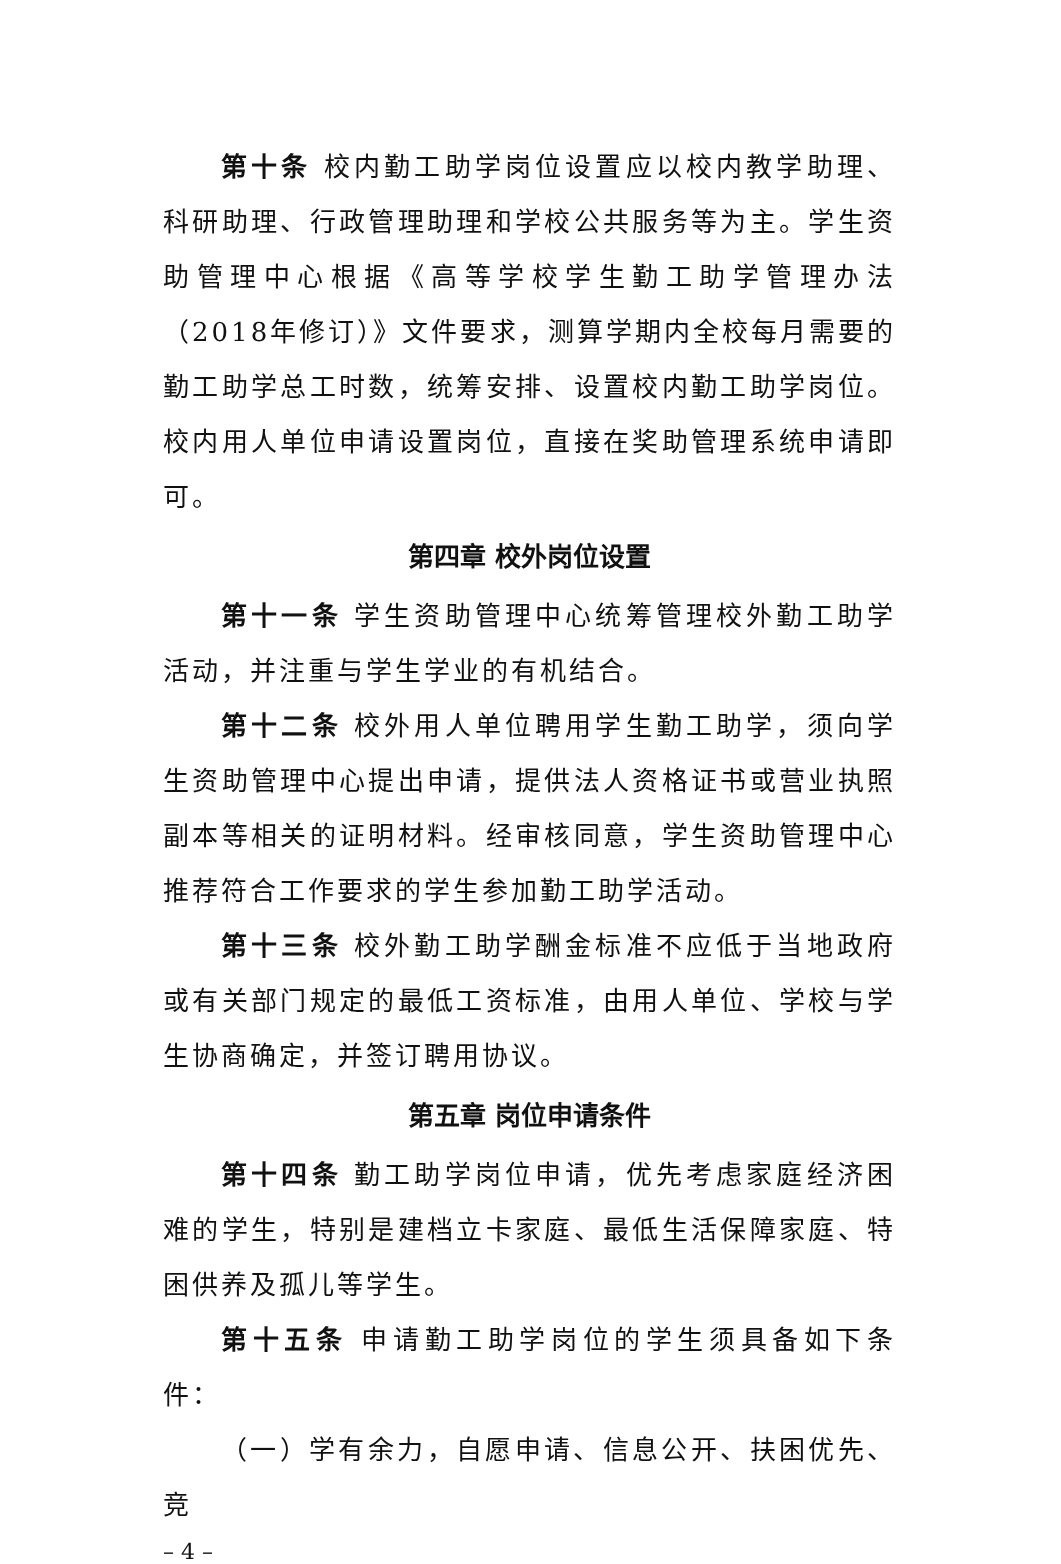第十条 校内勤工助学岗位设置应以校内教学助理、科研助理、行政管理助理和学校公共服务等为主。学生资助管理中心根据《高等学校学生勤工助学管理办法（2018年修订）》文件要求，测算学期内全校每月需要的勤工助学总工时数，统筹安排、设置校内勤工助学岗位。校内用人单位申请设置岗位，直接在奖助管理系统申请即可。
第四章 校外岗位设置
第十一条 学生资助管理中心统筹管理校外勤工助学活动，并注重与学生学业的有机结合。
第十二条 校外用人单位聘用学生勤工助学，须向学生资助管理中心提出申请，提供法人资格证书或营业执照副本等相关的证明材料。经审核同意，学生资助管理中心推荐符合工作要求的学生参加勤工助学活动。
第十三条 校外勤工助学酬金标准不应低于当地政府或有关部门规定的最低工资标准，由用人单位、学校与学生协商确定，并签订聘用协议。
第五章 岗位申请条件
第十四条 勤工助学岗位申请，优先考虑家庭经济困难的学生，特别是建档立卡家庭、最低生活保障家庭、特困供养及孤儿等学生。
第十五条 申请勤工助学岗位的学生须具备如下条件：
（一）学有余力，自愿申请、信息公开、扶困优先、竞
– 4 –